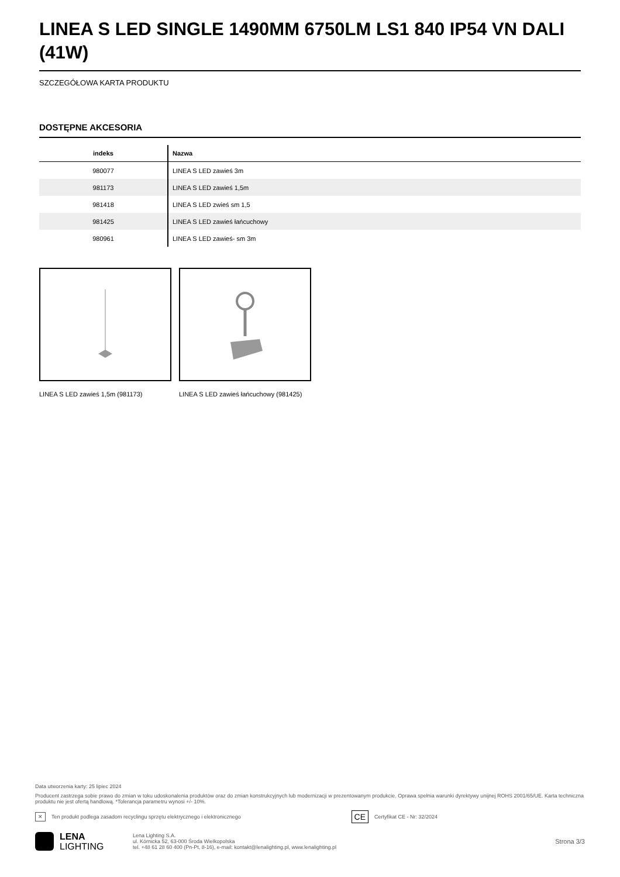LINEA S LED SINGLE 1490MM 6750LM LS1 840 IP54 VN DALI (41W)
SZCZEGÓŁOWA KARTA PRODUKTU
DOSTĘPNE AKCESORIA
| indeks | Nazwa |
| --- | --- |
| 980077 | LINEA S LED zawieś 3m |
| 981173 | LINEA S LED zawieś 1,5m |
| 981418 | LINEA S LED zwieś sm 1,5 |
| 981425 | LINEA S LED zawieś łańcuchowy |
| 980961 | LINEA S LED zawieś- sm 3m |
LINEA S LED zawieś 1,5m (981173) LINEA S LED zawieś łańcuchowy (981425)
Data utworzenia karty: 25 lipiec 2024
Producent zastrzega sobie prawo do zmian w toku udoskonalenia produktów oraz do zmian konstrukcyjnych lub modernizacji w prezentowanym produkcie. Oprawa spełnia warunki dyrektywy unijnej ROHS 2001/65/UE. Karta techniczna produktu nie jest ofertą handlową. *Tolerancja parametru wynosi +/- 10%.
✕ Ten produkt podlega zasadom recyclingu sprzętu elektrycznego i elektronicznego CE Certyfikat CE - Nr: 32/2024
LENA
LIGHTING
Lena Lighting S.A.
ul. Kórnicka 52, 63-000 Środa Wielkopolska
tel. +48 61 28 60 400 (Pn-Pt, 8-16), e-mail: kontakt@lenalighting.pl, www.lenalighting.pl
Strona 3/3